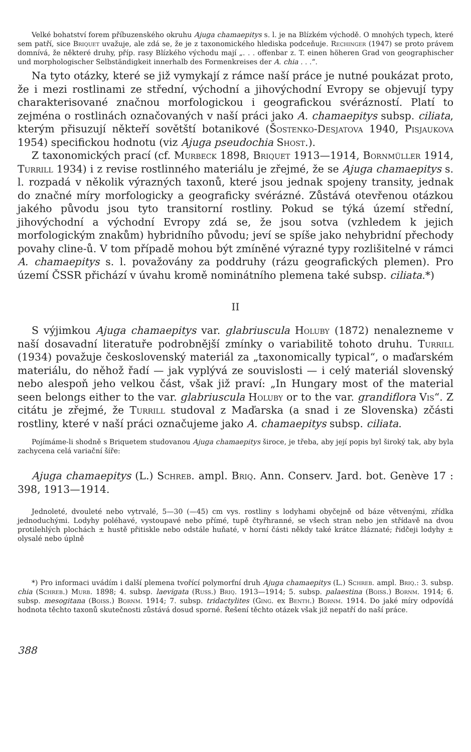Velké bohatství forem příbuzenského okruhu Ajuga chamaepitys s. l. je na Blízkém východě. O mnohých typech, které sem patří, sice Briquet uvažuje, ale zdá se, že je z taxonomického hlediska podceňuje. Rechinger (1947) se proto právem domnívá, že některé druhy, příp. rasy Blízkého východu mají „. . . offenbar z. T. einen höheren Grad von geographischer und morphologischer Selbständigkeit innerhalb des Formenkreises der A. chia . . .“.
Na tyto otázky, které se již vymykají z rámce naší práce je nutné poukázat proto, že i mezi rostlinami ze střední, východní a jihovýchodní Evropy se objevují typy charakterisované značnou morfologickou i geografickou svérázností. Platí to zejména o rostlinách označovaných v naší práci jako A. chamaepitys subsp. ciliata, kterým přisuzují někteří sovětští botanikové (Šostenko-Desjatova 1940, Pisjaukova 1954) specifickou hodnotu (viz Ajuga pseudochia Shost.).
Z taxonomických prací (cf. Murbeck 1898, Briquet 1913—1914, Bornmüller 1914, Turrill 1934) i z revise rostlinného materiálu je zřejmé, že se Ajuga chamaepitys s. l. rozpadá v několik výrazných taxonů, které jsou jednak spojeny transity, jednak do značné míry morfologicky a geograficky svérázné. Zůstává otevřenou otázkou jakého původu jsou tyto transitorní rostliny. Pokud se týká území střední, jihovýchodní a východní Evropy zdá se, že jsou sotva (vzhledem k jejich morfologickým znakům) hybridního původu; jeví se spíše jako nehybridní přechody povahy cline-ů. V tom případě mohou být zmíněné výrazné typy rozlišitelné v rámci A. chamaepitys s. l. považovány za poddruhy (rázu geografických plemen). Pro území ČSSR přichází v úvahu kromě nominátního plemena také subsp. ciliata.*)
II
S výjimkou Ajuga chamaepitys var. glabriuscula Holuby (1872) nenalezneme v naší dosavadní literatuře podrobnější zmínky o variabilitě tohoto druhu. Turrill (1934) považuje československý materiál za „taxonomically typical“, o maďarském materiálu, do něhož řadí — jak vyplývá ze souvislosti — i celý materiál slovenský nebo alespoň jeho velkou část, však již praví: „In Hungary most of the material seen belongs either to the var. glabriuscula Holuby or to the var. grandiflora Vis“. Z citátu je zřejmé, že Turrill studoval z Maďarska (a snad i ze Slovenska) zčásti rostliny, které v naší práci označujeme jako A. chamaepitys subsp. ciliata.
Pojímáme-li shodně s Briquetem studovanou Ajuga chamaepitys široce, je třeba, aby její popis byl široký tak, aby byla zachycena celá variační šíře:
Ajuga chamaepitys (L.) Schreb. ampl. Briq. Ann. Conserv. Jard. bot. Genève 17 : 398, 1913—1914.
Jednoleté, dvouleté nebo vytrvalé, 5—30 (—45) cm vys. rostliny s lodyhami obyčejně od báze větvenými, zřídka jednoduchými. Lodyhy poléhavé, vystoupavé nebo přímé, tupě čtyřhranné, se všech stran nebo jen střídavě na dvou protilehlých plochách ± hustě přitiskle nebo odstále huňaté, v horní části někdy také krátce žláznaté; řidčeji lodyhy ± olysalé nebo úplně
*) Pro informaci uvádím i další plemena tvořící polymorfní druh Ajuga chamaepitys (L.) Schreb. ampl. Briq.: 3. subsp. chia (Schreb.) Murb. 1898; 4. subsp. laevigata (Russ.) Briq. 1913—1914; 5. subsp. palaestina (Boiss.) Bornm. 1914; 6. subsp. mesogitana (Boiss.) Bornm. 1914; 7. subsp. tridactylites (Ging. ex Benth.) Bornm. 1914. Do jaké míry odpovídá hodnota těchto taxonů skutečnosti zůstává dosud sporné. Řešení těchto otázek však již nepatří do naší práce.
388